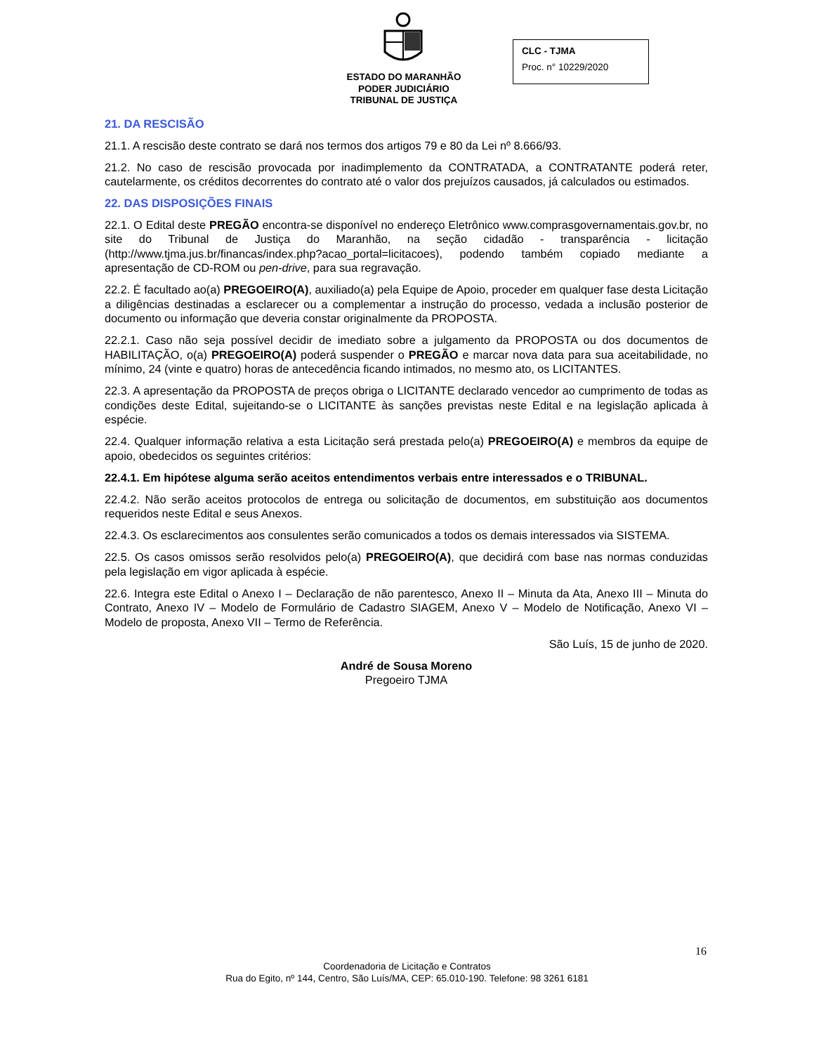ESTADO DO MARANHÃO
PODER JUDICIÁRIO
TRIBUNAL DE JUSTIÇA
CLC - TJMA
Proc. n° 10229/2020
21. DA RESCISÃO
21.1. A rescisão deste contrato se dará nos termos dos artigos 79 e 80 da Lei nº 8.666/93.
21.2. No caso de rescisão provocada por inadimplemento da CONTRATADA, a CONTRATANTE poderá reter, cautelarmente, os créditos decorrentes do contrato até o valor dos prejuízos causados, já calculados ou estimados.
22. DAS DISPOSIÇÕES FINAIS
22.1. O Edital deste PREGÃO encontra-se disponível no endereço Eletrônico www.comprasgovernamentais.gov.br, no site do Tribunal de Justiça do Maranhão, na seção cidadão - transparência - licitação (http://www.tjma.jus.br/financas/index.php?acao_portal=licitacoes), podendo também copiado mediante a apresentação de CD-ROM ou pen-drive, para sua regravação.
22.2. É facultado ao(a) PREGOEIRO(A), auxiliado(a) pela Equipe de Apoio, proceder em qualquer fase desta Licitação a diligências destinadas a esclarecer ou a complementar a instrução do processo, vedada a inclusão posterior de documento ou informação que deveria constar originalmente da PROPOSTA.
22.2.1. Caso não seja possível decidir de imediato sobre a julgamento da PROPOSTA ou dos documentos de HABILITAÇÃO, o(a) PREGOEIRO(A) poderá suspender o PREGÃO e marcar nova data para sua aceitabilidade, no mínimo, 24 (vinte e quatro) horas de antecedência ficando intimados, no mesmo ato, os LICITANTES.
22.3. A apresentação da PROPOSTA de preços obriga o LICITANTE declarado vencedor ao cumprimento de todas as condições deste Edital, sujeitando-se o LICITANTE às sanções previstas neste Edital e na legislação aplicada à espécie.
22.4. Qualquer informação relativa a esta Licitação será prestada pelo(a) PREGOEIRO(A) e membros da equipe de apoio, obedecidos os seguintes critérios:
22.4.1. Em hipótese alguma serão aceitos entendimentos verbais entre interessados e o TRIBUNAL.
22.4.2. Não serão aceitos protocolos de entrega ou solicitação de documentos, em substituição aos documentos requeridos neste Edital e seus Anexos.
22.4.3. Os esclarecimentos aos consulentes serão comunicados a todos os demais interessados via SISTEMA.
22.5. Os casos omissos serão resolvidos pelo(a) PREGOEIRO(A), que decidirá com base nas normas conduzidas pela legislação em vigor aplicada à espécie.
22.6. Integra este Edital o Anexo I – Declaração de não parentesco, Anexo II – Minuta da Ata, Anexo III – Minuta do Contrato, Anexo IV – Modelo de Formulário de Cadastro SIAGEM, Anexo V – Modelo de Notificação, Anexo VI – Modelo de proposta, Anexo VII – Termo de Referência.
São Luís, 15 de junho de 2020.
André de Sousa Moreno
Pregoeiro TJMA
16
Coordenadoria de Licitação e Contratos
Rua do Egito, nº 144, Centro, São Luís/MA, CEP: 65.010-190. Telefone: 98 3261 6181